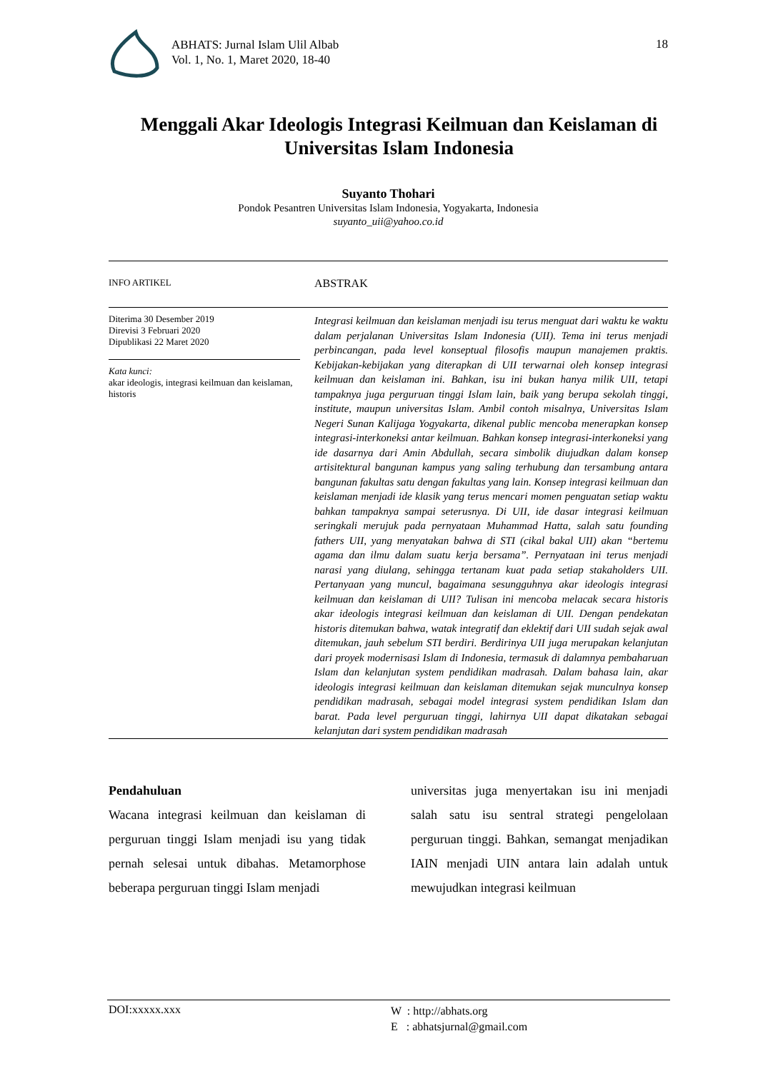ABHATS: Jurnal Islam Ulil Albab
Vol. 1, No. 1, Maret 2020, 18-40
18
Menggali Akar Ideologis Integrasi Keilmuan dan Keislaman di Universitas Islam Indonesia
Suyanto Thohari
Pondok Pesantren Universitas Islam Indonesia, Yogyakarta, Indonesia
suyanto_uii@yahoo.co.id
INFO ARTIKEL
ABSTRAK
Diterima 30 Desember 2019
Direvisi 3 Februari 2020
Dipublikasi 22 Maret 2020
Kata kunci:
akar ideologis, integrasi keilmuan dan keislaman, historis
Integrasi keilmuan dan keislaman menjadi isu terus menguat dari waktu ke waktu dalam perjalanan Universitas Islam Indonesia (UII). Tema ini terus menjadi perbincangan, pada level konseptual filosofis maupun manajemen praktis. Kebijakan-kebijakan yang diterapkan di UII terwarnai oleh konsep integrasi keilmuan dan keislaman ini. Bahkan, isu ini bukan hanya milik UII, tetapi tampaknya juga perguruan tinggi Islam lain, baik yang berupa sekolah tinggi, institute, maupun universitas Islam. Ambil contoh misalnya, Universitas Islam Negeri Sunan Kalijaga Yogyakarta, dikenal public mencoba menerapkan konsep integrasi-interkoneksi antar keilmuan. Bahkan konsep integrasi-interkoneksi yang ide dasarnya dari Amin Abdullah, secara simbolik diujudkan dalam konsep artisitektural bangunan kampus yang saling terhubung dan tersambung antara bangunan fakultas satu dengan fakultas yang lain. Konsep integrasi keilmuan dan keislaman menjadi ide klasik yang terus mencari momen penguatan setiap waktu bahkan tampaknya sampai seterusnya. Di UII, ide dasar integrasi keilmuan seringkali merujuk pada pernyataan Muhammad Hatta, salah satu founding fathers UII, yang menyatakan bahwa di STI (cikal bakal UII) akan “bertemu agama dan ilmu dalam suatu kerja bersama”. Pernyataan ini terus menjadi narasi yang diulang, sehingga tertanam kuat pada setiap stakaholders UII. Pertanyaan yang muncul, bagaimana sesungguhnya akar ideologis integrasi keilmuan dan keislaman di UII? Tulisan ini mencoba melacak secara historis akar ideologis integrasi keilmuan dan keislaman di UII. Dengan pendekatan historis ditemukan bahwa, watak integratif dan eklektif dari UII sudah sejak awal ditemukan, jauh sebelum STI berdiri. Berdirinya UII juga merupakan kelanjutan dari proyek modernisasi Islam di Indonesia, termasuk di dalamnya pembaharuan Islam dan kelanjutan system pendidikan madrasah. Dalam bahasa lain, akar ideologis integrasi keilmuan dan keislaman ditemukan sejak munculnya konsep pendidikan madrasah, sebagai model integrasi system pendidikan Islam dan barat. Pada level perguruan tinggi, lahirnya UII dapat dikatakan sebagai kelanjutan dari system pendidikan madrasah
Pendahuluan
Wacana integrasi keilmuan dan keislaman di perguruan tinggi Islam menjadi isu yang tidak pernah selesai untuk dibahas. Metamorphose beberapa perguruan tinggi Islam menjadi
universitas juga menyertakan isu ini menjadi salah satu isu sentral strategi pengelolaan perguruan tinggi. Bahkan, semangat menjadikan IAIN menjadi UIN antara lain adalah untuk mewujudkan integrasi keilmuan
DOI:xxxxx.xxx
W : http://abhats.org
E : abhatsjurnal@gmail.com